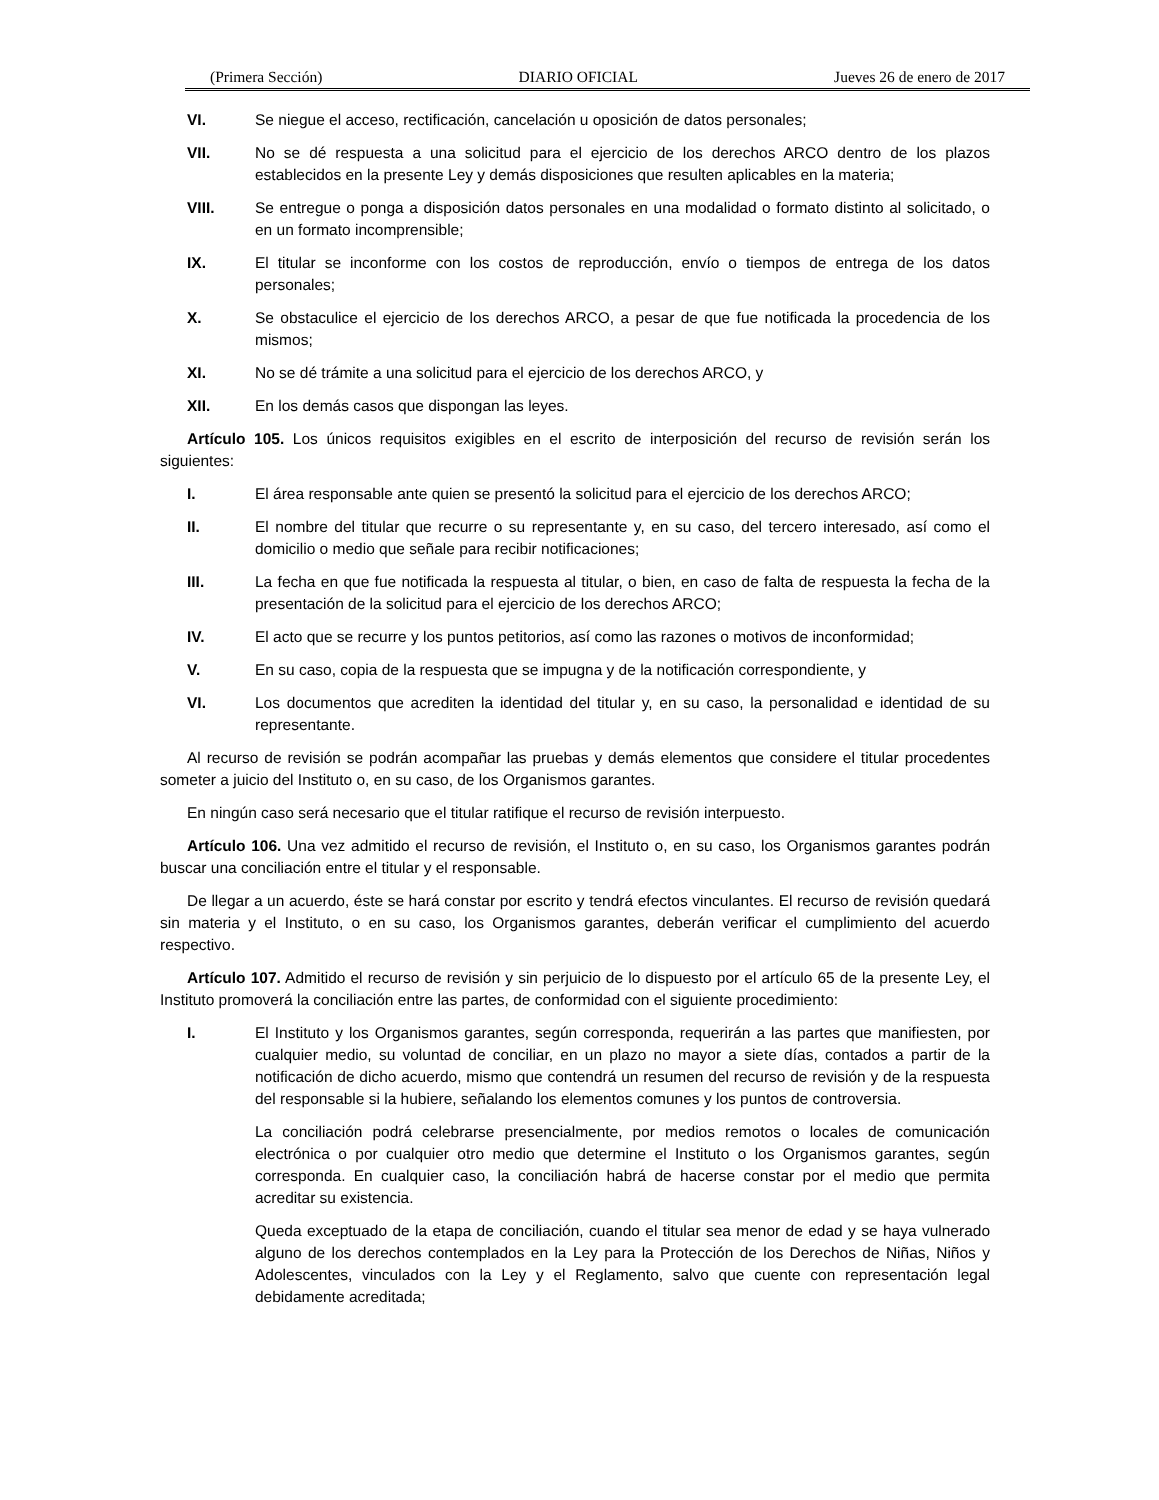(Primera Sección) DIARIO OFICIAL Jueves 26 de enero de 2017
VI. Se niegue el acceso, rectificación, cancelación u oposición de datos personales;
VII. No se dé respuesta a una solicitud para el ejercicio de los derechos ARCO dentro de los plazos establecidos en la presente Ley y demás disposiciones que resulten aplicables en la materia;
VIII. Se entregue o ponga a disposición datos personales en una modalidad o formato distinto al solicitado, o en un formato incomprensible;
IX. El titular se inconforme con los costos de reproducción, envío o tiempos de entrega de los datos personales;
X. Se obstaculice el ejercicio de los derechos ARCO, a pesar de que fue notificada la procedencia de los mismos;
XI. No se dé trámite a una solicitud para el ejercicio de los derechos ARCO, y
XII. En los demás casos que dispongan las leyes.
Artículo 105. Los únicos requisitos exigibles en el escrito de interposición del recurso de revisión serán los siguientes:
I. El área responsable ante quien se presentó la solicitud para el ejercicio de los derechos ARCO;
II. El nombre del titular que recurre o su representante y, en su caso, del tercero interesado, así como el domicilio o medio que señale para recibir notificaciones;
III. La fecha en que fue notificada la respuesta al titular, o bien, en caso de falta de respuesta la fecha de la presentación de la solicitud para el ejercicio de los derechos ARCO;
IV. El acto que se recurre y los puntos petitorios, así como las razones o motivos de inconformidad;
V. En su caso, copia de la respuesta que se impugna y de la notificación correspondiente, y
VI. Los documentos que acrediten la identidad del titular y, en su caso, la personalidad e identidad de su representante.
Al recurso de revisión se podrán acompañar las pruebas y demás elementos que considere el titular procedentes someter a juicio del Instituto o, en su caso, de los Organismos garantes.
En ningún caso será necesario que el titular ratifique el recurso de revisión interpuesto.
Artículo 106. Una vez admitido el recurso de revisión, el Instituto o, en su caso, los Organismos garantes podrán buscar una conciliación entre el titular y el responsable.
De llegar a un acuerdo, éste se hará constar por escrito y tendrá efectos vinculantes. El recurso de revisión quedará sin materia y el Instituto, o en su caso, los Organismos garantes, deberán verificar el cumplimiento del acuerdo respectivo.
Artículo 107. Admitido el recurso de revisión y sin perjuicio de lo dispuesto por el artículo 65 de la presente Ley, el Instituto promoverá la conciliación entre las partes, de conformidad con el siguiente procedimiento:
I. El Instituto y los Organismos garantes, según corresponda, requerirán a las partes que manifiesten, por cualquier medio, su voluntad de conciliar, en un plazo no mayor a siete días, contados a partir de la notificación de dicho acuerdo, mismo que contendrá un resumen del recurso de revisión y de la respuesta del responsable si la hubiere, señalando los elementos comunes y los puntos de controversia.
La conciliación podrá celebrarse presencialmente, por medios remotos o locales de comunicación electrónica o por cualquier otro medio que determine el Instituto o los Organismos garantes, según corresponda. En cualquier caso, la conciliación habrá de hacerse constar por el medio que permita acreditar su existencia.
Queda exceptuado de la etapa de conciliación, cuando el titular sea menor de edad y se haya vulnerado alguno de los derechos contemplados en la Ley para la Protección de los Derechos de Niñas, Niños y Adolescentes, vinculados con la Ley y el Reglamento, salvo que cuente con representación legal debidamente acreditada;